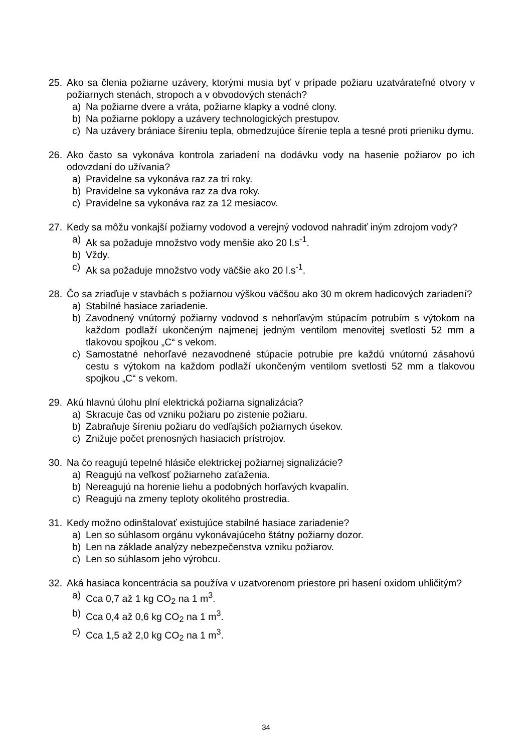25. Ako sa členia požiarne uzávery, ktorými musia byť v prípade požiaru uzatvárateľné otvory v požiarnych stenách, stropoch a v obvodových stenách?
a) Na požiarne dvere a vráta, požiarne klapky a vodné clony.
b) Na požiarne poklopy a uzávery technologických prestupov.
c) Na uzávery brániace šíreniu tepla, obmedzujúce šírenie tepla a tesné proti prieniku dymu.
26. Ako často sa vykonáva kontrola zariadení na dodávku vody na hasenie požiarov po ich odovzdaní do užívania?
a) Pravidelne sa vykonáva raz za tri roky.
b) Pravidelne sa vykonáva raz za dva roky.
c) Pravidelne sa vykonáva raz za 12 mesiacov.
27. Kedy sa môžu vonkajší požiarny vodovod a verejný vodovod nahradiť iným zdrojom vody?
a) Ak sa požaduje množstvo vody menšie ako 20 l.s<sup>-1</sup>.
b) Vždy.
c) Ak sa požaduje množstvo vody väčšie ako 20 l.s<sup>-1</sup>.
28. Čo sa zriaďuje v stavbách s požiarnou výškou väčšou ako 30 m okrem hadicových zariadení?
a) Stabilné hasiace zariadenie.
b) Zavodnený vnútorný požiarny vodovod s nehorľavým stúpacím potrubím s výtokom na každom podlaží ukončeným najmenej jedným ventilom menovitej svetlosti 52 mm a tlakovou spojkou „C“ s vekom.
c) Samostatné nehorľavé nezavodnené stúpacie potrubie pre každú vnútornú zásahovú cestu s výtokom na každom podlaží ukončeným ventilom svetlosti 52 mm a tlakovou spojkou „C“ s vekom.
29. Akú hlavnú úlohu plní elektrická požiarna signalizácia?
a) Skracuje čas od vzniku požiaru po zistenie požiaru.
b) Zabraňuje šíreniu požiaru do vedľajších požiarnych úsekov.
c) Znižuje počet prenosných hasiacich prístrojov.
30. Na čo reagujú tepelné hlásiče elektrickej požiarnej signalizácie?
a) Reagujú na veľkosť požiarneho zaťaženia.
b) Nereagujú na horenie liehu a podobných horľavých kvapalín.
c) Reagujú na zmeny teploty okolitého prostredia.
31. Kedy možno odinštalovať existujúce stabilné hasiace zariadenie?
a) Len so súhlasom orgánu vykonávajúceho štátny požiarny dozor.
b) Len na základe analýzy nebezpečenstva vzniku požiarov.
c) Len so súhlasom jeho výrobcu.
32. Aká hasiaca koncentrácia sa používa v uzatvorenom priestore pri hasení oxidom uhličitým?
a) Cca 0,7 až 1 kg CO<sub>2</sub> na 1 m<sup>3</sup>.
b) Cca 0,4 až 0,6 kg CO<sub>2</sub> na 1 m<sup>3</sup>.
c) Cca 1,5 až 2,0 kg CO<sub>2</sub> na 1 m<sup>3</sup>.
34